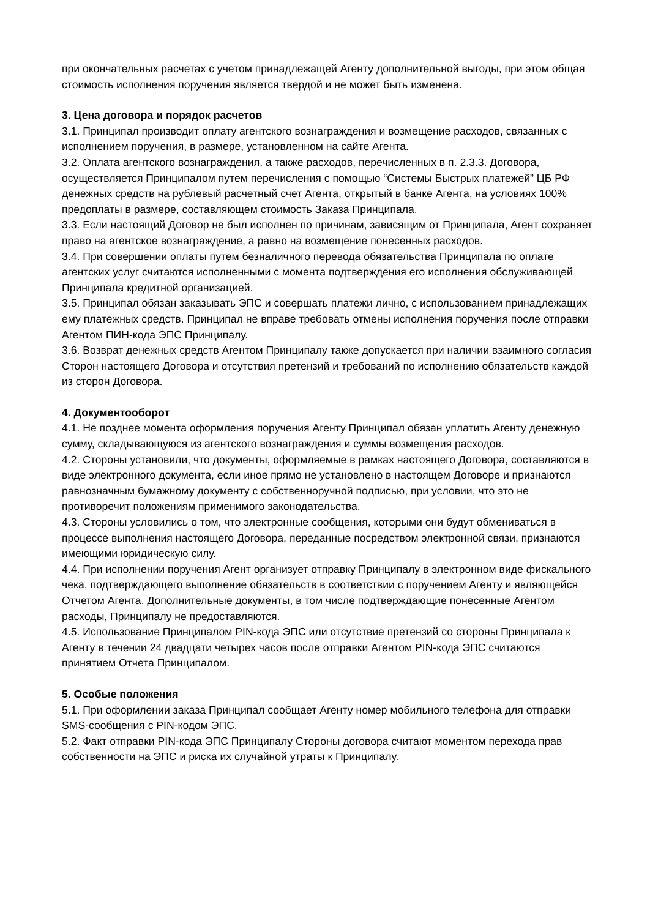при окончательных расчетах с учетом принадлежащей Агенту дополнительной выгоды, при этом общая стоимость исполнения поручения является твердой и не может быть изменена.
3. Цена договора и порядок расчетов
3.1. Принципал производит оплату агентского вознаграждения и возмещение расходов, связанных с исполнением поручения, в размере, установленном на сайте Агента.
3.2. Оплата агентского вознаграждения, а также расходов, перечисленных в п. 2.3.3. Договора, осуществляется Принципалом путем перечисления с помощью “Системы Быстрых платежей” ЦБ РФ денежных средств на рублевый расчетный счет Агента, открытый в банке Агента, на условиях 100% предоплаты в размере, составляющем стоимость Заказа Принципала.
3.3. Если настоящий Договор не был исполнен по причинам, зависящим от Принципала, Агент сохраняет право на агентское вознаграждение, а равно на возмещение понесенных расходов.
3.4. При совершении оплаты путем безналичного перевода обязательства Принципала по оплате агентских услуг считаются исполненными с момента подтверждения его исполнения обслуживающей Принципала кредитной организацией.
3.5. Принципал обязан заказывать ЭПС и совершать платежи лично, с использованием принадлежащих ему платежных средств. Принципал не вправе требовать отмены исполнения поручения после отправки Агентом ПИН-кода ЭПС Принципалу.
3.6. Возврат денежных средств Агентом Принципалу также допускается при наличии взаимного согласия Сторон настоящего Договора и отсутствия претензий и требований по исполнению обязательств каждой из сторон Договора.
4. Документооборот
4.1. Не позднее момента оформления поручения Агенту Принципал обязан уплатить Агенту денежную сумму, складывающуюся из агентского вознаграждения и суммы возмещения расходов.
4.2. Стороны установили, что документы, оформляемые в рамках настоящего Договора, составляются в виде электронного документа, если иное прямо не установлено в настоящем Договоре и признаются равнозначным бумажному документу с собственноручной подписью, при условии, что это не противоречит положениям применимого законодательства.
4.3. Стороны условились о том, что электронные сообщения, которыми они будут обмениваться в процессе выполнения настоящего Договора, переданные посредством электронной связи, признаются имеющими юридическую силу.
4.4. При исполнении поручения Агент организует отправку Принципалу в электронном виде фискального чека, подтверждающего выполнение обязательств в соответствии с поручением Агенту и являющейся Отчетом Агента. Дополнительные документы, в том числе подтверждающие понесенные Агентом расходы, Принципалу не предоставляются.
4.5. Использование Принципалом PIN-кода ЭПС или отсутствие претензий со стороны Принципала к Агенту в течении 24 двадцати четырех часов после отправки Агентом PIN-кода ЭПС считаются принятием Отчета Принципалом.
5. Особые положения
5.1. При оформлении заказа Принципал сообщает Агенту номер мобильного телефона для отправки SMS-сообщения с PIN-кодом ЭПС.
5.2. Факт отправки PIN-кода ЭПС Принципалу Стороны договора считают моментом перехода прав собственности на ЭПС и риска их случайной утраты к Принципалу.